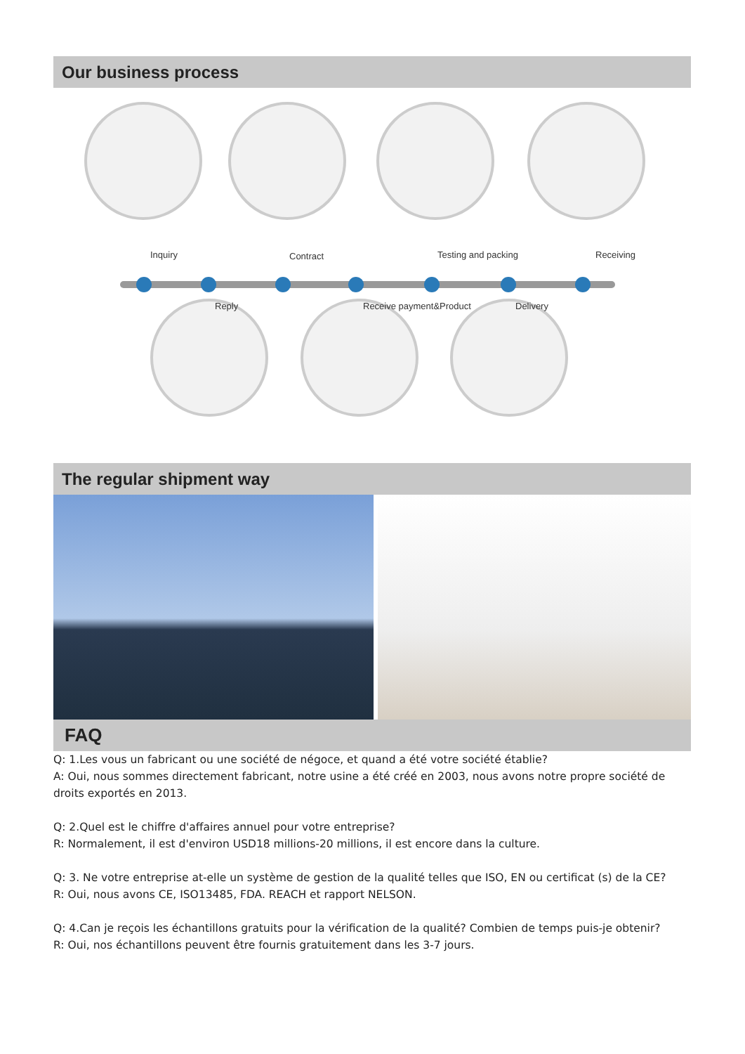Our business process
Inquiry Contract Testing and packing Receiving
Reply Receive payment&Product Delivery
The regular shipment way
FAQ
Q: 1.Les vous un fabricant ou une société de négoce, et quand a été votre société établie?
A: Oui, nous sommes directement fabricant, notre usine a été créé en 2003, nous avons notre propre société de droits exportés en 2013.
Q: 2.Quel est le chiffre d'affaires annuel pour votre entreprise?
R: Normalement, il est d'environ USD18 millions-20 millions, il est encore dans la culture.
Q: 3. Ne votre entreprise at-elle un système de gestion de la qualité telles que ISO, EN ou certificat (s) de la CE?
R: Oui, nous avons CE, ISO13485, FDA. REACH et rapport NELSON.
Q: 4.Can je reçois les échantillons gratuits pour la vérification de la qualité? Combien de temps puis-je obtenir?
R: Oui, nos échantillons peuvent être fournis gratuitement dans les 3-7 jours.